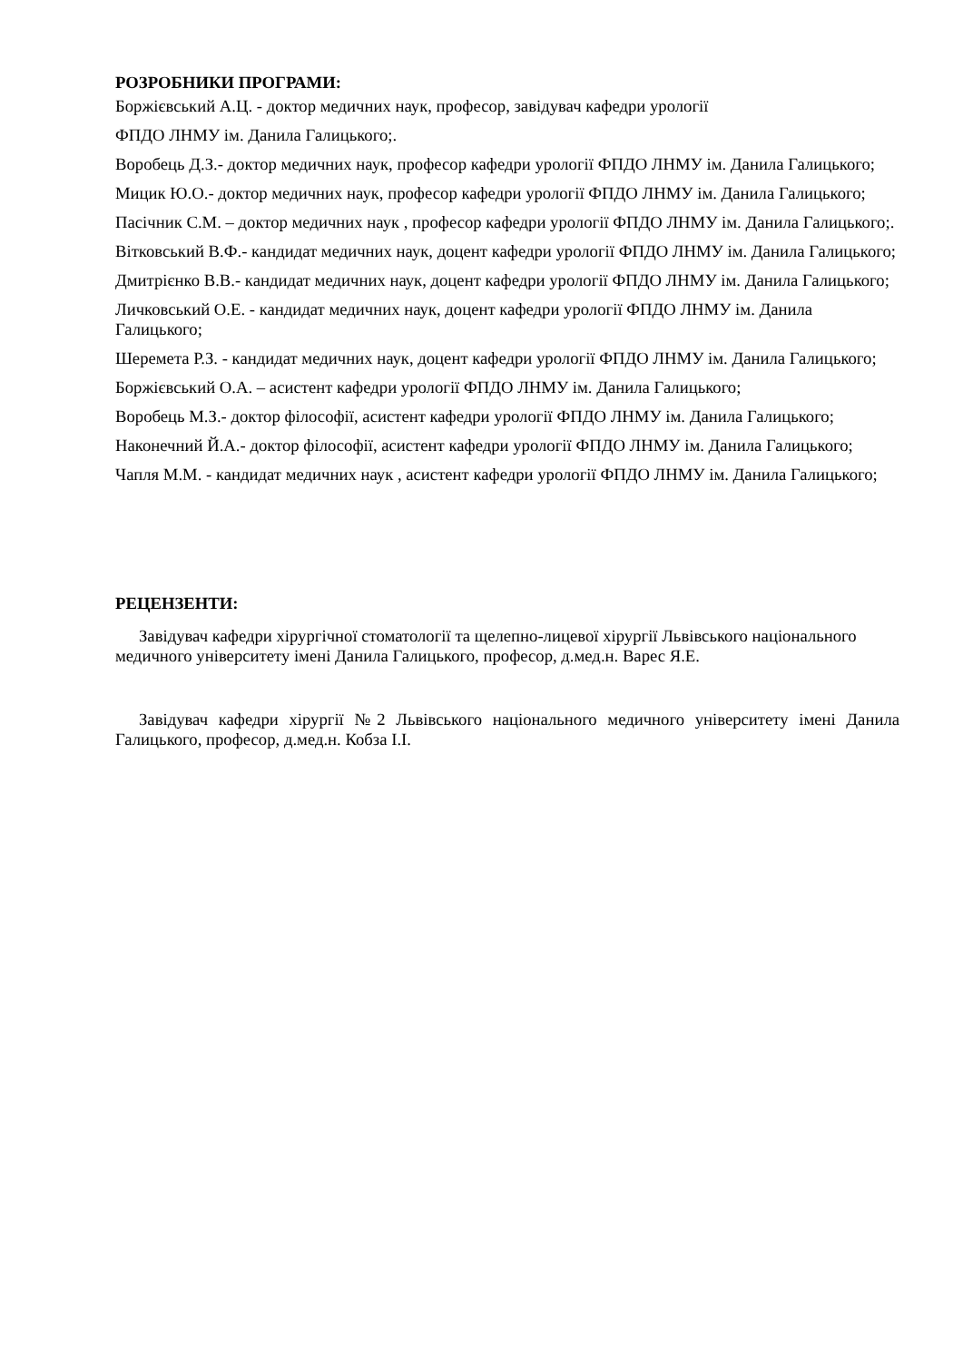РОЗРОБНИКИ ПРОГРАМИ:
Боржієвський А.Ц. - доктор медичних наук, професор, завідувач кафедри урології
ФПДО ЛНМУ ім. Данила Галицького;.
Воробець Д.З.- доктор медичних наук, професор кафедри урології ФПДО ЛНМУ ім. Данила Галицького;
Мицик Ю.О.- доктор медичних наук, професор кафедри урології ФПДО ЛНМУ ім. Данила Галицького;
Пасічник С.М. – доктор медичних наук , професор кафедри урології ФПДО ЛНМУ ім. Данила Галицького;.
Вітковський В.Ф.- кандидат медичних наук, доцент кафедри урології ФПДО ЛНМУ ім. Данила Галицького;
Дмитрієнко В.В.- кандидат медичних наук, доцент кафедри урології ФПДО ЛНМУ ім. Данила Галицького;
Личковський О.Е. - кандидат медичних наук, доцент кафедри урології ФПДО ЛНМУ ім. Данила Галицького;
Шеремета Р.З. - кандидат медичних наук, доцент кафедри урології ФПДО ЛНМУ ім. Данила Галицького;
Боржієвський О.А. – асистент кафедри урології ФПДО ЛНМУ ім. Данила Галицького;
Воробець М.З.- доктор філософії, асистент кафедри урології ФПДО ЛНМУ ім. Данила Галицького;
Наконечний Й.А.- доктор філософії, асистент кафедри урології ФПДО ЛНМУ ім. Данила Галицького;
Чапля М.М. - кандидат медичних наук , асистент кафедри урології ФПДО ЛНМУ ім. Данила Галицького;
РЕЦЕНЗЕНТИ:
Завідувач кафедри хірургічної стоматології та щелепно-лицевої хірургії Львівського національного медичного університету імені Данила Галицького, професор, д.мед.н. Варес Я.Е.
Завідувач кафедри хірургії №2 Львівського національного медичного університету імені Данила Галицького, професор, д.мед.н. Кобза І.І.